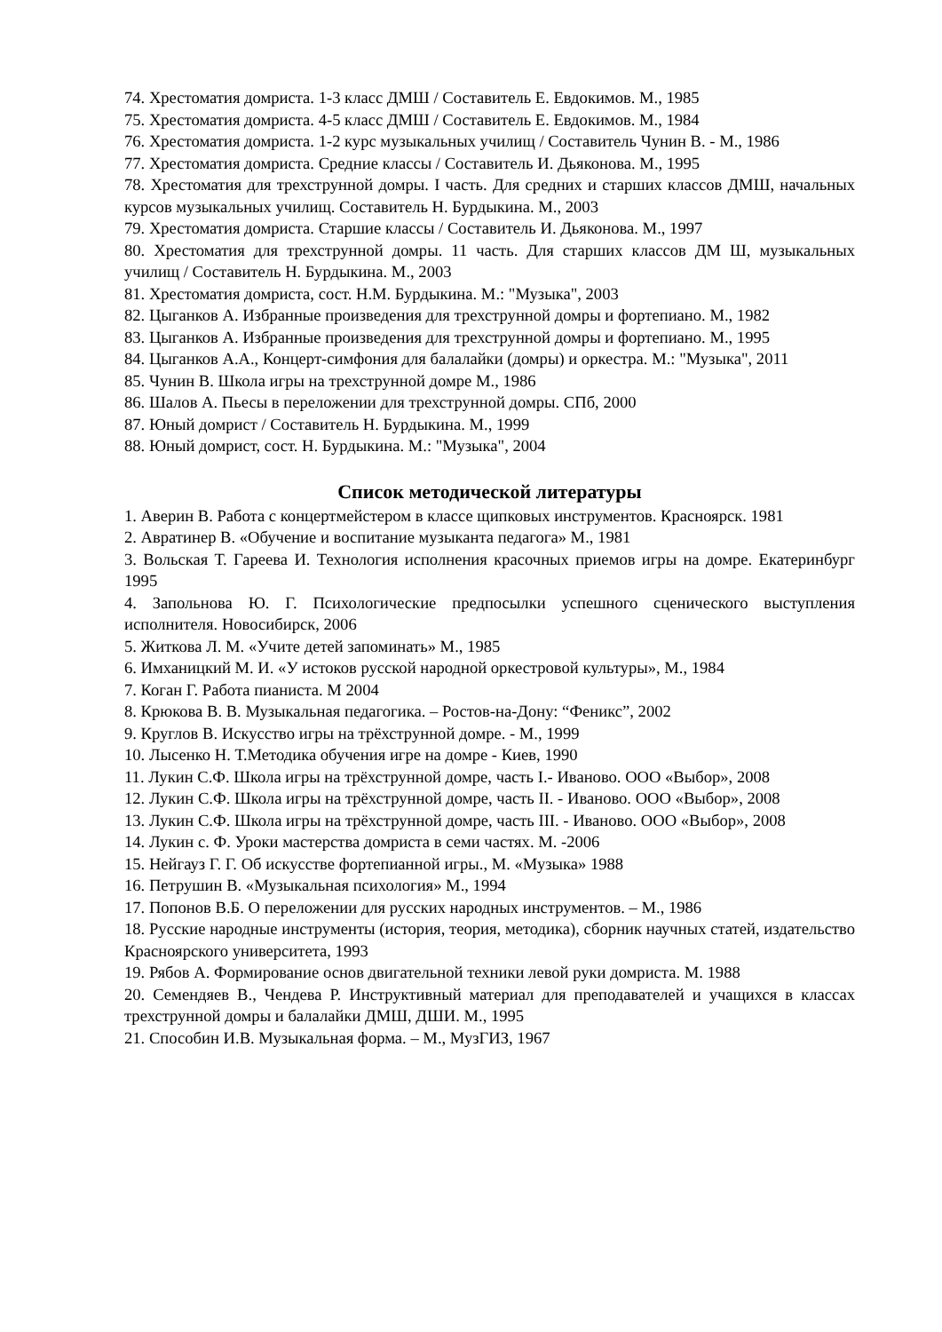74. Хрестоматия домриста. 1-3 класс ДМШ / Составитель Е. Евдокимов. М., 1985
75. Хрестоматия домриста. 4-5 класс ДМШ / Составитель Е. Евдокимов. М., 1984
76. Хрестоматия домриста. 1-2 курс музыкальных училищ / Составитель Чунин В. - М., 1986
77. Хрестоматия домриста. Средние классы / Составитель И. Дьяконова. М., 1995
78. Хрестоматия для трехструнной домры. I часть. Для средних и старших классов ДМШ, начальных курсов музыкальных училищ. Составитель Н. Бурдыкина. М., 2003
79. Хрестоматия домриста. Старшие классы / Составитель И. Дьяконова. М., 1997
80. Хрестоматия для трехструнной домры. 11 часть. Для старших классов ДМ Ш, музыкальных училищ / Составитель Н. Бурдыкина. М., 2003
81. Хрестоматия домриста, сост. Н.М. Бурдыкина. М.: "Музыка", 2003
82. Цыганков А. Избранные произведения для трехструнной домры и фортепиано. М., 1982
83. Цыганков А. Избранные произведения для трехструнной домры и фортепиано. М., 1995
84. Цыганков А.А., Концерт-симфония для балалайки (домры) и оркестра. М.: "Музыка", 2011
85. Чунин В. Школа игры на трехструнной домре М., 1986
86. Шалов А. Пьесы в переложении для трехструнной домры. СПб, 2000
87. Юный домрист / Составитель Н. Бурдыкина. М., 1999
88. Юный домрист, сост. Н. Бурдыкина. М.: "Музыка", 2004
Список методической литературы
1. Аверин В. Работа с концертмейстером в классе щипковых инструментов. Красноярск. 1981
2. Авратинер В. «Обучение и воспитание музыканта педагога» М., 1981
3. Вольская Т. Гареева И. Технология исполнения красочных приемов игры на домре. Екатеринбург 1995
4. Запольнова Ю. Г. Психологические предпосылки успешного сценического выступления исполнителя. Новосибирск, 2006
5. Житкова Л. М. «Учите детей запоминать» М., 1985
6. Имханицкий М. И. «У истоков русской народной оркестровой культуры», М., 1984
7. Коган Г. Работа пианиста. М 2004
8. Крюкова В. В. Музыкальная педагогика. – Ростов-на-Дону: “Феникс”, 2002
9. Круглов В. Искусство игры на трёхструнной домре. - М., 1999
10. Лысенко Н. Т.Методика обучения игре на домре - Киев, 1990
11. Лукин С.Ф. Школа игры на трёхструнной домре, часть I.- Иваново. ООО «Выбор», 2008
12. Лукин С.Ф. Школа игры на трёхструнной домре, часть II. - Иваново. ООО «Выбор», 2008
13. Лукин С.Ф. Школа игры на трёхструнной домре, часть III. - Иваново. ООО «Выбор», 2008
14. Лукин с. Ф. Уроки мастерства домриста в семи частях. М. -2006
15. Нейгауз Г. Г. Об искусстве фортепианной игры., М. «Музыка» 1988
16. Петрушин В. «Музыкальная психология» М., 1994
17. Попонов В.Б. О переложении для русских народных инструментов. – М., 1986
18. Русские народные инструменты (история, теория, методика), сборник научных статей, издательство Красноярского университета, 1993
19. Рябов А. Формирование основ двигательной техники левой руки домриста. М. 1988
20. Семендяев В., Чендева Р. Инструктивный материал для преподавателей и учащихся в классах трехструнной домры и балалайки ДМШ, ДШИ. М., 1995
21. Способин И.В. Музыкальная форма. – М., МузГИЗ, 1967